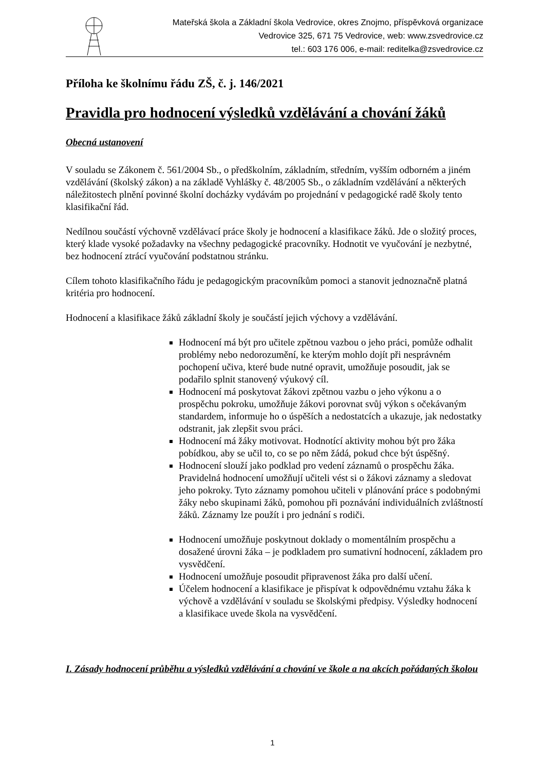Mateřská škola a Základní škola Vedrovice, okres Znojmo, příspěvková organizace
Vedrovice 325, 671 75 Vedrovice, web: www.zsvedrovice.cz
tel.: 603 176 006, e-mail: reditelka@zsvedrovice.cz
Příloha ke školnímu řádu ZŠ, č. j. 146/2021
Pravidla pro hodnocení výsledků vzdělávání a chování žáků
Obecná ustanovení
V souladu se Zákonem č. 561/2004 Sb., o předškolním, základním, středním, vyšším odborném a jiném vzdělávání (školský zákon) a na základě Vyhlášky č. 48/2005 Sb., o základním vzdělávání a některých náležitostech plnění povinné školní docházky vydávám po projednání v pedagogické radě školy tento klasifikační řád.
Nedílnou součástí výchovně vzdělávací práce školy je hodnocení a klasifikace žáků. Jde o složitý proces, který klade vysoké požadavky na všechny pedagogické pracovníky. Hodnotit ve vyučování je nezbytné, bez hodnocení ztrácí vyučování podstatnou stránku.
Cílem tohoto klasifikačního řádu je pedagogickým pracovníkům pomoci a stanovit jednoznačně platná kritéria pro hodnocení.
Hodnocení a klasifikace žáků základní školy je součástí jejich výchovy a vzdělávání.
Hodnocení má být pro učitele zpětnou vazbou o jeho práci, pomůže odhalit problémy nebo nedorozumění, ke kterým mohlo dojít při nesprávném pochopení učiva, které bude nutné opravit, umožňuje posoudit, jak se podařilo splnit stanovený výukový cíl.
Hodnocení má poskytovat žákovi zpětnou vazbu o jeho výkonu a o prospěchu pokroku, umožňuje žákovi porovnat svůj výkon s očekávaným standardem, informuje ho o úspěších a nedostatcích a ukazuje, jak nedostatky odstranit, jak zlepšit svou práci.
Hodnocení má žáky motivovat. Hodnotící aktivity mohou být pro žáka pobídkou, aby se učil to, co se po něm žádá, pokud chce být úspěšný.
Hodnocení slouží jako podklad pro vedení záznamů o prospěchu žáka. Pravidelná hodnocení umožňují učiteli vést si o žákovi záznamy a sledovat jeho pokroky. Tyto záznamy pomohou učiteli v plánování práce s podobnými žáky nebo skupinami žáků, pomohou při poznávání individuálních zvláštností žáků. Záznamy lze použít i pro jednání s rodiči.
Hodnocení umožňuje poskytnout doklady o momentálním prospěchu a dosažené úrovni žáka – je podkladem pro sumativní hodnocení, základem pro vysvědčení.
Hodnocení umožňuje posoudit připravenost žáka pro další učení.
Účelem hodnocení a klasifikace je přispívat k odpovědnému vztahu žáka k výchově a vzdělávání v souladu se školskými předpisy. Výsledky hodnocení a klasifikace uvede škola na vysvědčení.
I. Zásady hodnocení průběhu a výsledků vzdělávání a chování ve škole a na akcích pořádaných školou
1